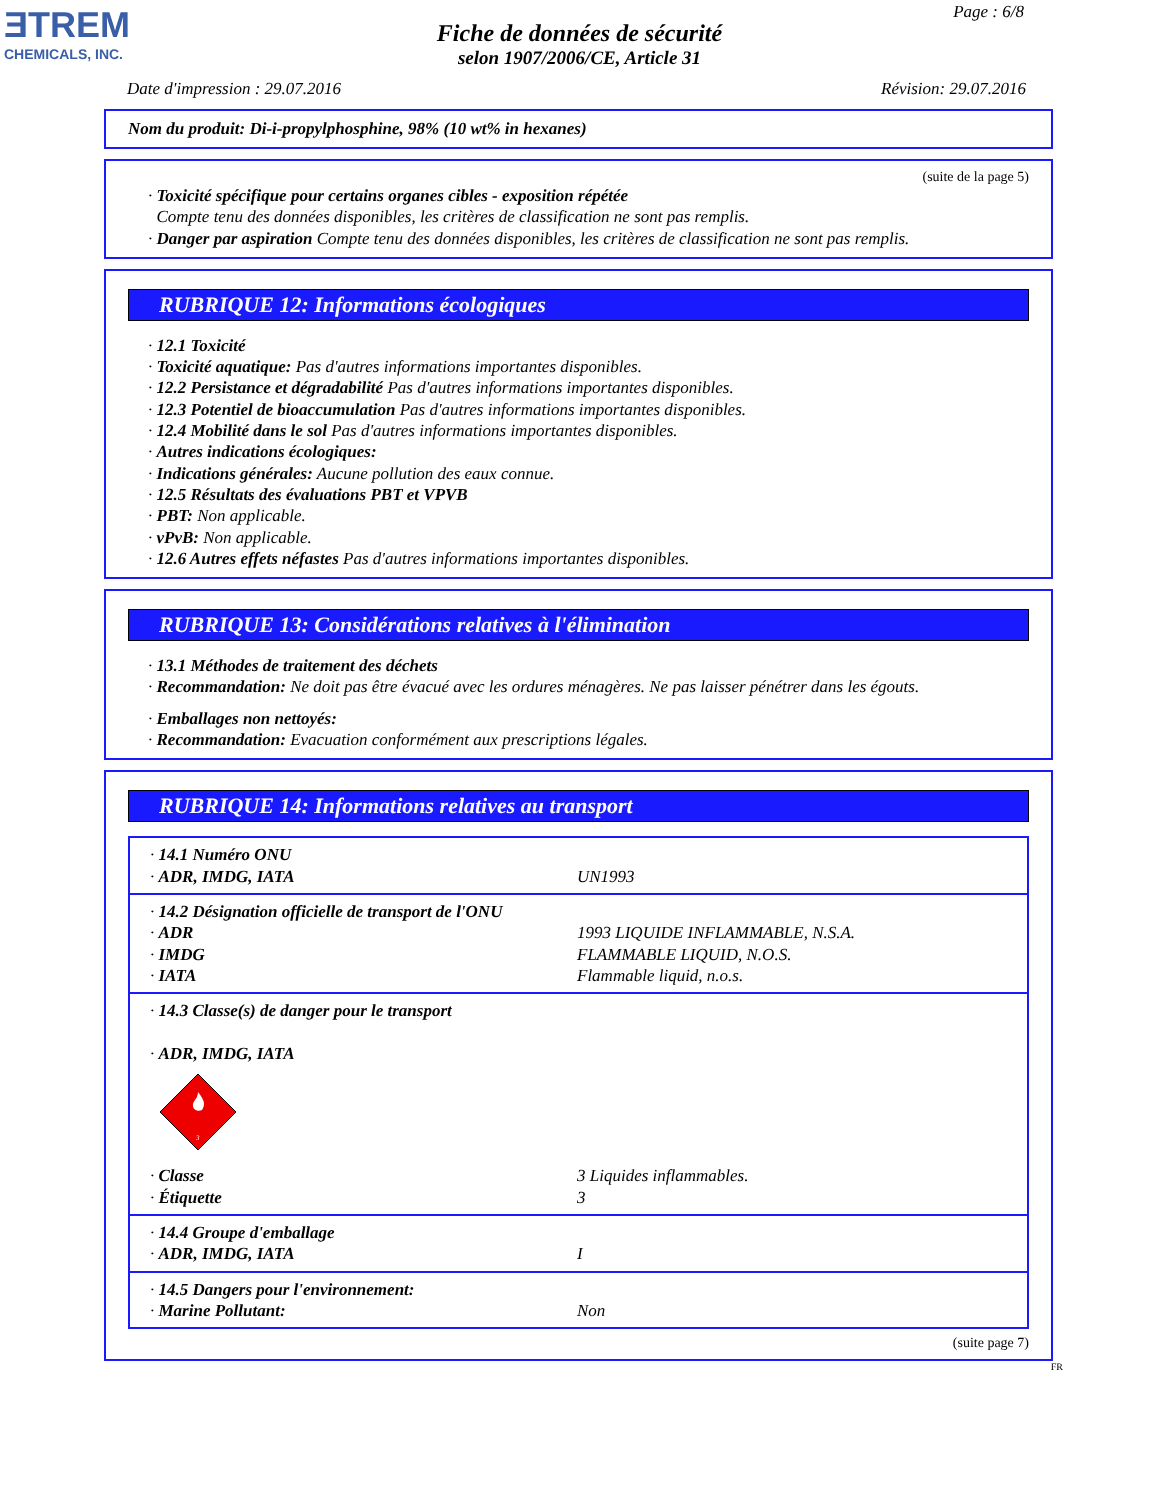ƎTREM
CHEMICALS, INC.
Page : 6/8
Fiche de données de sécurité
selon 1907/2006/CE, Article 31
Date d'impression : 29.07.2016 Révision: 29.07.2016
Nom du produit: Di-i-propylphosphine, 98% (10 wt% in hexanes)
(suite de la page 5)
· Toxicité spécifique pour certains organes cibles - exposition répétée
Compte tenu des données disponibles, les critères de classification ne sont pas remplis.
· Danger par aspiration Compte tenu des données disponibles, les critères de classification ne sont pas remplis.
RUBRIQUE 12: Informations écologiques
· 12.1 Toxicité
· Toxicité aquatique: Pas d'autres informations importantes disponibles.
· 12.2 Persistance et dégradabilité Pas d'autres informations importantes disponibles.
· 12.3 Potentiel de bioaccumulation Pas d'autres informations importantes disponibles.
· 12.4 Mobilité dans le sol Pas d'autres informations importantes disponibles.
· Autres indications écologiques:
· Indications générales: Aucune pollution des eaux connue.
· 12.5 Résultats des évaluations PBT et VPVB
· PBT: Non applicable.
· vPvB: Non applicable.
· 12.6 Autres effets néfastes Pas d'autres informations importantes disponibles.
RUBRIQUE 13: Considérations relatives à l'élimination
· 13.1 Méthodes de traitement des déchets
· Recommandation: Ne doit pas être évacué avec les ordures ménagères. Ne pas laisser pénétrer dans les égouts.
· Emballages non nettoyés:
· Recommandation: Evacuation conformément aux prescriptions légales.
RUBRIQUE 14: Informations relatives au transport
| · 14.1 Numéro ONU · ADR, IMDG, IATA | UN1993 |
| · 14.2 Désignation officielle de transport de l'ONU · ADR · IMDG · IATA | 1993 LIQUIDE INFLAMMABLE, N.S.A. FLAMMABLE LIQUID, N.O.S. Flammable liquid, n.o.s. |
| · 14.3 Classe(s) de danger pour le transport · ADR, IMDG, IATA 3 · Classe · Étiquette | 3 Liquides inflammables. 3 |
| · 14.4 Groupe d'emballage · ADR, IMDG, IATA | I |
| · 14.5 Dangers pour l'environnement: · Marine Pollutant: | Non |
(suite page 7)
FR